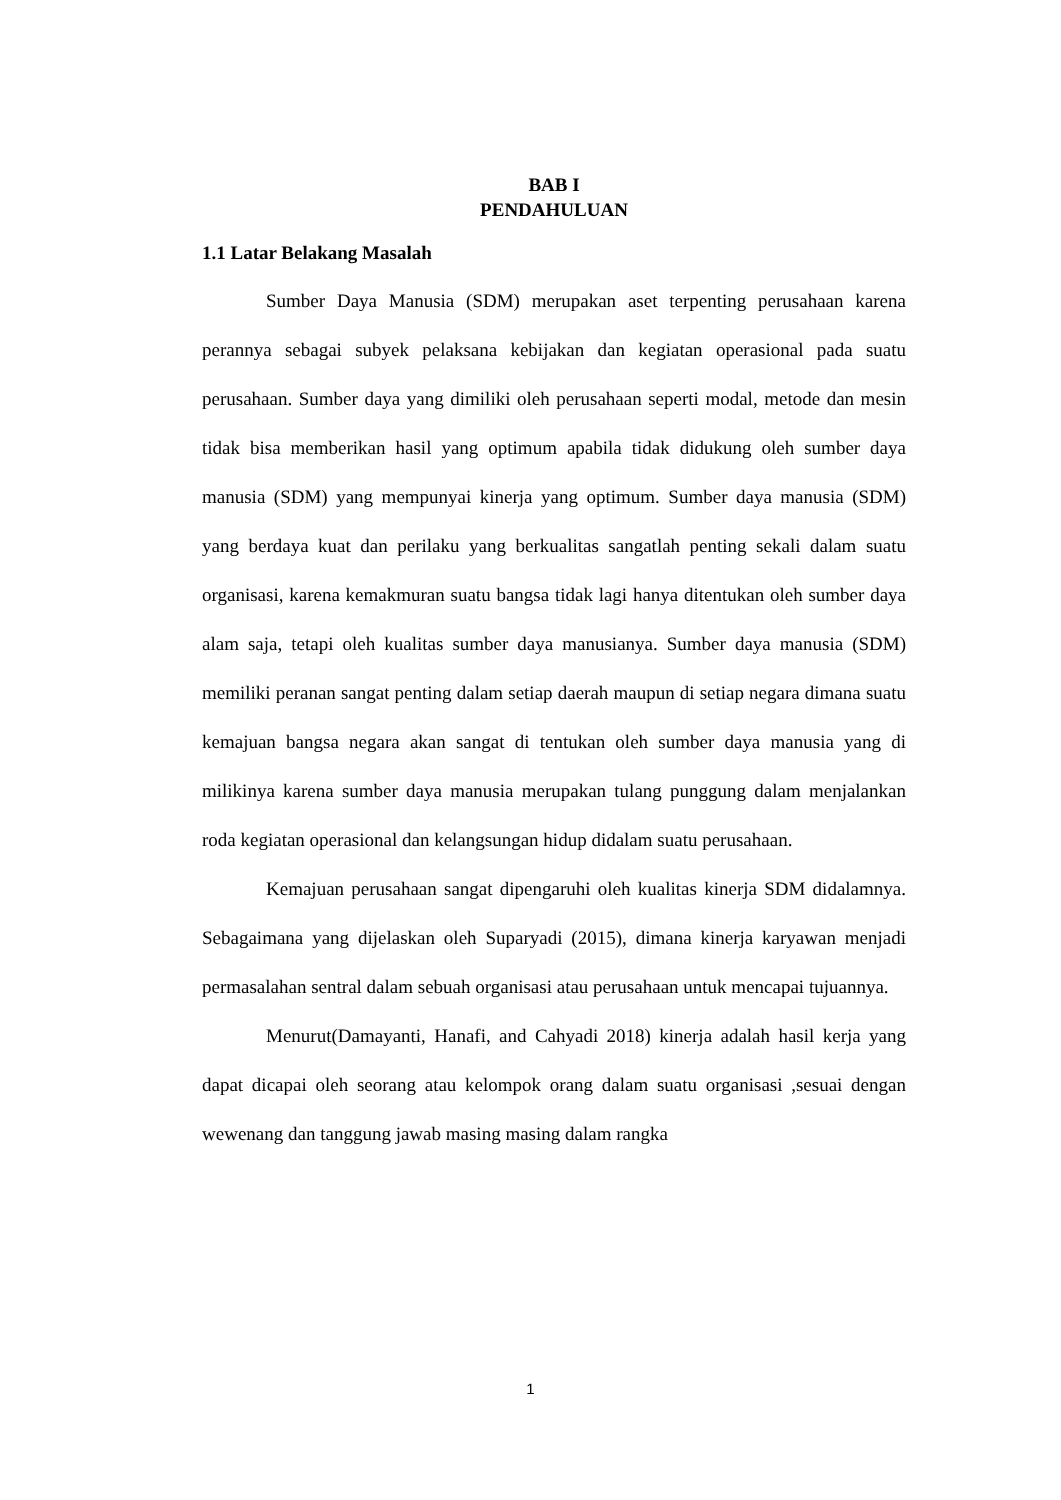BAB I
PENDAHULUAN
1.1 Latar Belakang Masalah
Sumber Daya Manusia (SDM) merupakan aset terpenting perusahaan karena perannya sebagai subyek pelaksana kebijakan dan kegiatan operasional pada suatu perusahaan. Sumber daya yang dimiliki oleh perusahaan seperti modal, metode dan mesin tidak bisa memberikan hasil yang optimum apabila tidak didukung oleh sumber daya manusia (SDM) yang mempunyai kinerja yang optimum. Sumber daya manusia (SDM) yang berdaya kuat dan perilaku yang berkualitas sangatlah penting sekali dalam suatu organisasi, karena kemakmuran suatu bangsa tidak lagi hanya ditentukan oleh sumber daya alam saja, tetapi oleh kualitas sumber daya manusianya. Sumber daya manusia (SDM) memiliki peranan sangat penting dalam setiap daerah maupun di setiap negara dimana suatu kemajuan bangsa negara akan sangat di tentukan oleh sumber daya manusia yang di milikinya karena sumber daya manusia merupakan tulang punggung dalam menjalankan roda kegiatan operasional dan kelangsungan hidup didalam suatu perusahaan.
Kemajuan perusahaan sangat dipengaruhi oleh kualitas kinerja SDM didalamnya. Sebagaimana yang dijelaskan oleh Suparyadi (2015), dimana kinerja karyawan menjadi permasalahan sentral dalam sebuah organisasi atau perusahaan untuk mencapai tujuannya.
Menurut(Damayanti, Hanafi, and Cahyadi 2018) kinerja adalah hasil kerja yang dapat dicapai oleh seorang atau kelompok orang dalam suatu organisasi ,sesuai dengan wewenang dan tanggung jawab masing masing dalam rangka
1